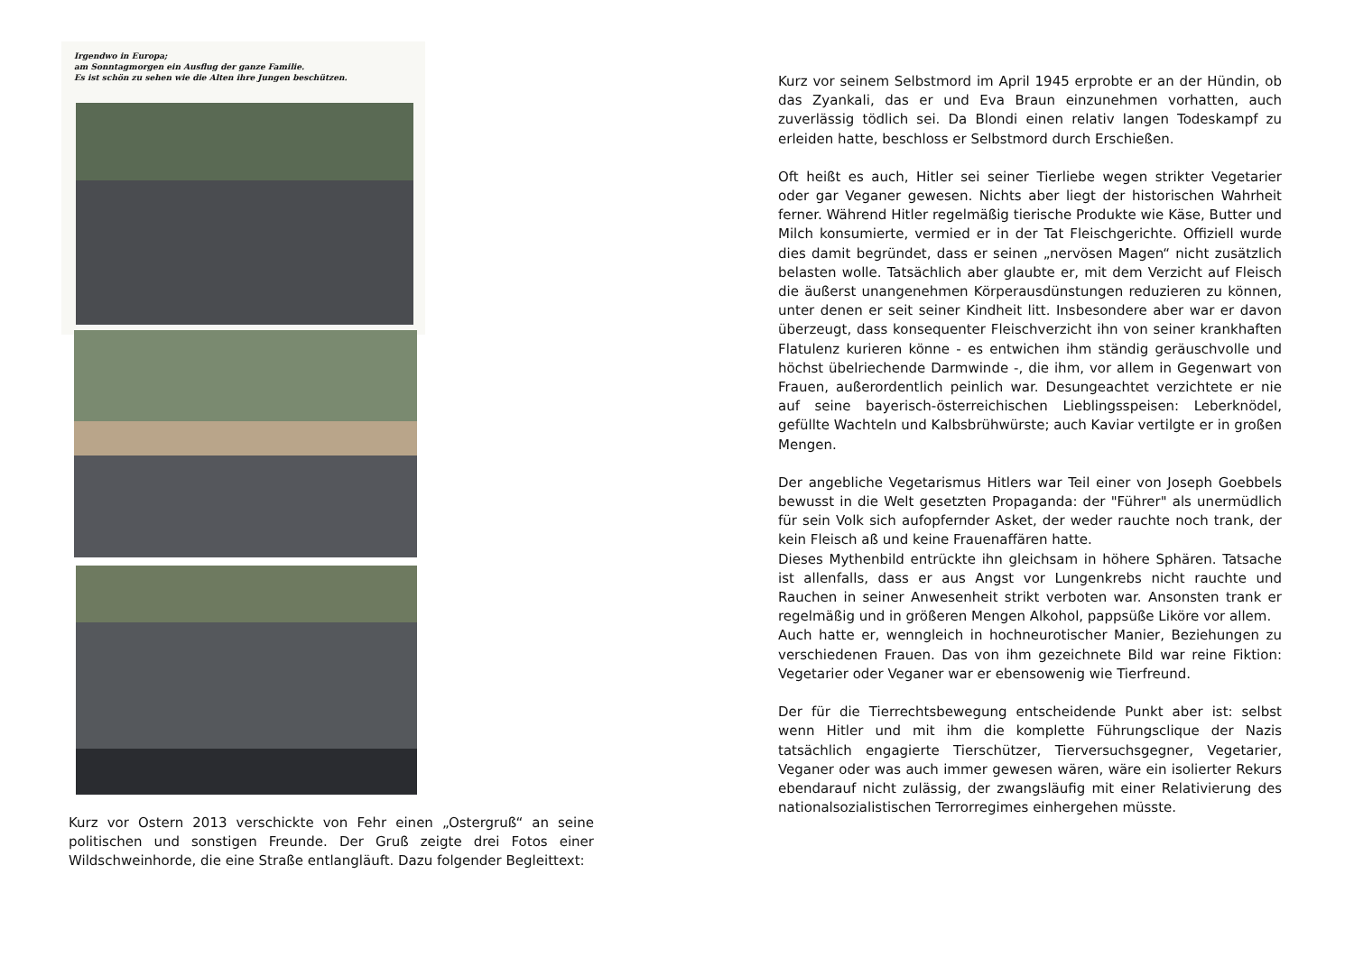Irgendwo in Europa;
am Sonntagmorgen ein Ausflug der ganze Familie.
Es ist schön zu sehen wie die Alten ihre Jungen beschützen.
Kurz vor Ostern 2013 verschickte von Fehr einen „Ostergruß“ an seine politischen und sonstigen Freunde. Der Gruß zeigte drei Fotos einer Wildschweinhorde, die eine Straße entlangläuft. Dazu folgender Begleittext:
Kurz vor seinem Selbstmord im April 1945 erprobte er an der Hündin, ob das Zyankali, das er und Eva Braun einzunehmen vorhatten, auch zuverlässig tödlich sei. Da Blondi einen relativ langen Todeskampf zu erleiden hatte, beschloss er Selbstmord durch Erschießen.
Oft heißt es auch, Hitler sei seiner Tierliebe wegen strikter Vegetarier oder gar Veganer gewesen. Nichts aber liegt der historischen Wahrheit ferner. Während Hitler regelmäßig tierische Produkte wie Käse, Butter und Milch konsumierte, vermied er in der Tat Fleischgerichte. Offiziell wurde dies damit begründet, dass er seinen „nervösen Magen“ nicht zusätzlich belasten wolle. Tatsächlich aber glaubte er, mit dem Verzicht auf Fleisch die äußerst unangenehmen Körperausdünstungen reduzieren zu können, unter denen er seit seiner Kindheit litt. Insbesondere aber war er davon überzeugt, dass konsequenter Fleischverzicht ihn von seiner krankhaften Flatulenz kurieren könne - es entwichen ihm ständig geräuschvolle und höchst übelriechende Darmwinde -, die ihm, vor allem in Gegenwart von Frauen, außerordentlich peinlich war. Desungeachtet verzichtete er nie auf seine bayerisch-österreichischen Lieblingsspeisen: Leberknödel, gefüllte Wachteln und Kalbsbrühwürste; auch Kaviar vertilgte er in großen Mengen.
Der angebliche Vegetarismus Hitlers war Teil einer von Joseph Goebbels bewusst in die Welt gesetzten Propaganda: der "Führer" als unermüdlich für sein Volk sich aufopfernder Asket, der weder rauchte noch trank, der kein Fleisch aß und keine Frauenaffären hatte.
Dieses Mythenbild entrückte ihn gleichsam in höhere Sphären. Tatsache ist allenfalls, dass er aus Angst vor Lungenkrebs nicht rauchte und Rauchen in seiner Anwesenheit strikt verboten war. Ansonsten trank er regelmäßig und in größeren Mengen Alkohol, pappsüße Liköre vor allem.
Auch hatte er, wenngleich in hochneurotischer Manier, Beziehungen zu verschiedenen Frauen. Das von ihm gezeichnete Bild war reine Fiktion: Vegetarier oder Veganer war er ebensowenig wie Tierfreund.
Der für die Tierrechtsbewegung entscheidende Punkt aber ist: selbst wenn Hitler und mit ihm die komplette Führungsclique der Nazis tatsächlich engagierte Tierschützer, Tierversuchsgegner, Vegetarier, Veganer oder was auch immer gewesen wären, wäre ein isolierter Rekurs ebendarauf nicht zulässig, der zwangsläufig mit einer Relativierung des nationalsozialistischen Terrorregimes einhergehen müsste.